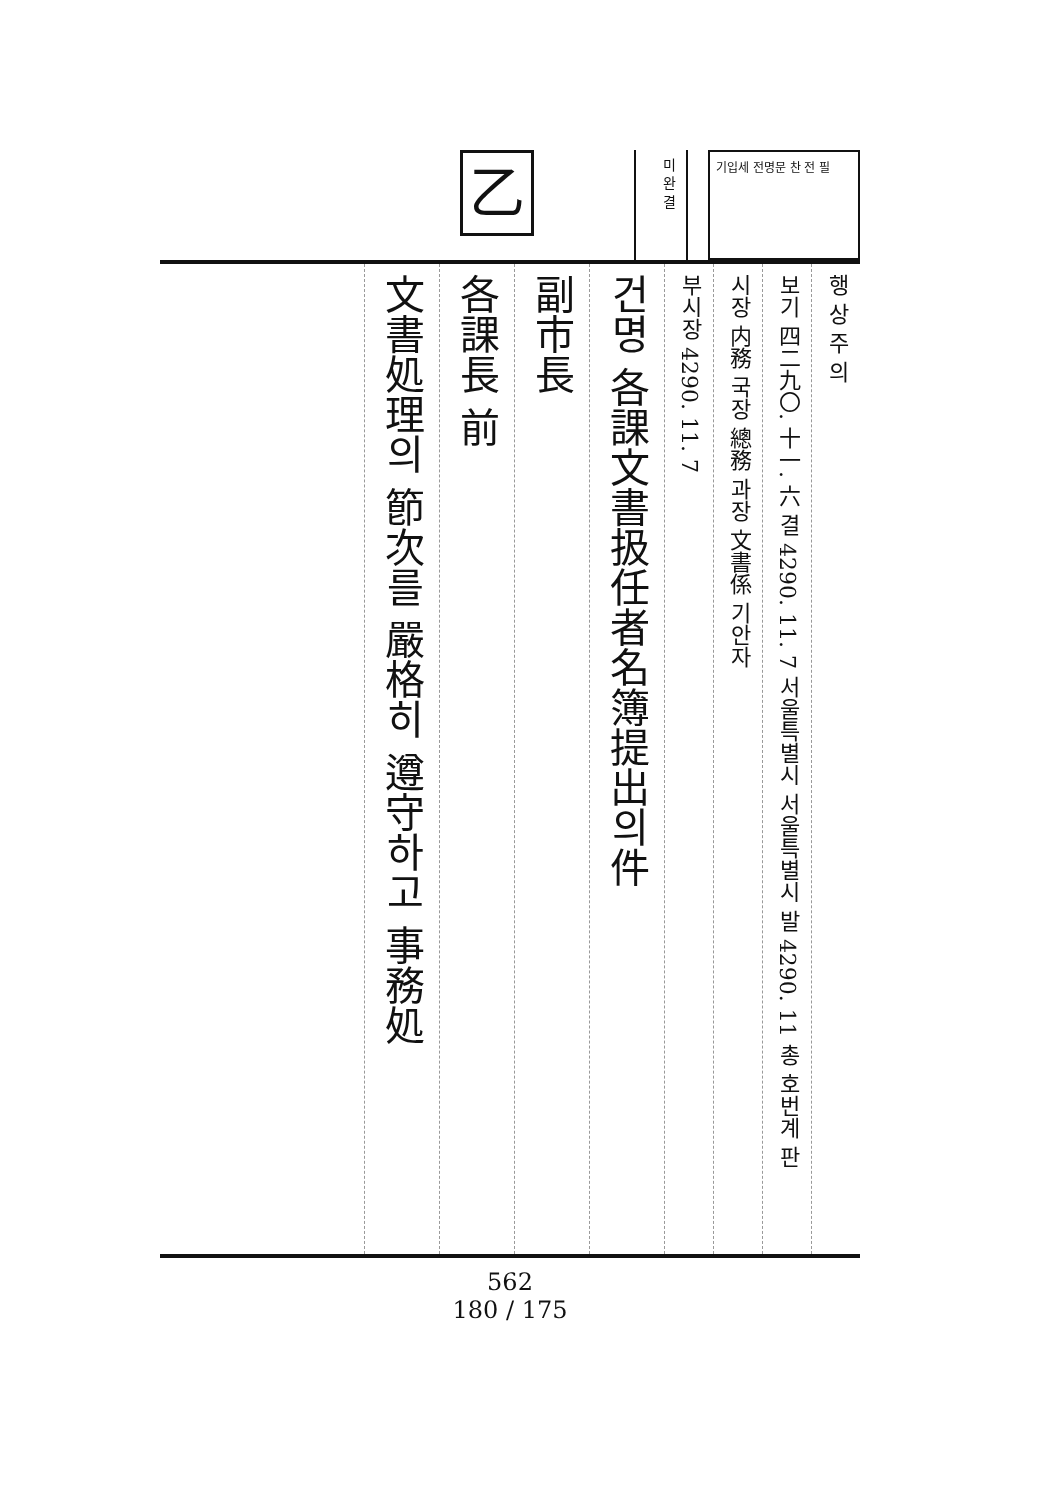乙
미 완 결
기입세 전명문 찬 전 필
행 상 주 의
보기 四二九〇. 十一. 六 결 4290. 11. 7 서울특별시 서울특별시 발 4290. 11 총 호번계 판
시장 内務 국장 總務 과장 文書係 기안자
부시장 4290. 11. 7
건명 各課文書扱任者名簿提出의件
副市長
各課長 前
文書処理의 節次를 嚴格히 遵守하고 事務処
562
180 / 175